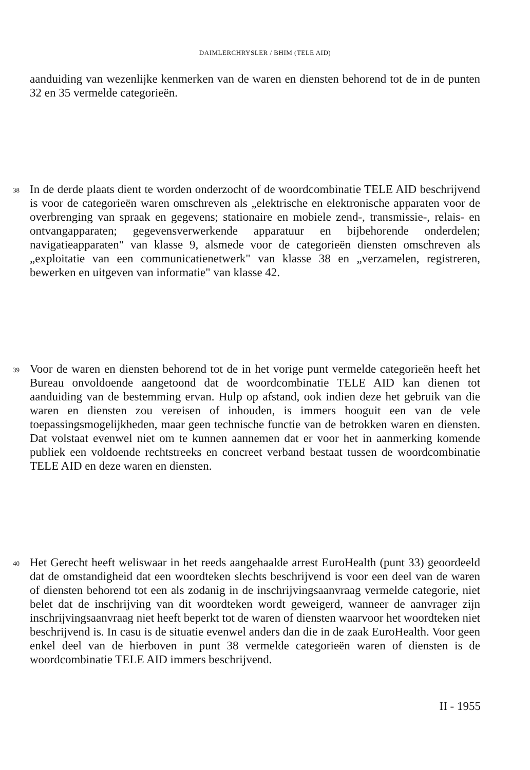DAIMLERCHRYSLER / BHIM (TELE AID)
aanduiding van wezenlijke kenmerken van de waren en diensten behorend tot de in de punten 32 en 35 vermelde categorieën.
38
In de derde plaats dient te worden onderzocht of de woordcombinatie TELE AID beschrijvend is voor de categorieën waren omschreven als „elektrische en elektronische apparaten voor de overbrenging van spraak en gegevens; stationaire en mobiele zend-, transmissie-, relais- en ontvangapparaten; gegevensverwerkende apparatuur en bijbehorende onderdelen; navigatieapparaten" van klasse 9, alsmede voor de categorieën diensten omschreven als „exploitatie van een communicatienetwerk" van klasse 38 en „verzamelen, registreren, bewerken en uitgeven van informatie" van klasse 42.
39
Voor de waren en diensten behorend tot de in het vorige punt vermelde categorieën heeft het Bureau onvoldoende aangetoond dat de woordcombinatie TELE AID kan dienen tot aanduiding van de bestemming ervan. Hulp op afstand, ook indien deze het gebruik van die waren en diensten zou vereisen of inhouden, is immers hooguit een van de vele toepassingsmogelijkheden, maar geen technische functie van de betrokken waren en diensten. Dat volstaat evenwel niet om te kunnen aannemen dat er voor het in aanmerking komende publiek een voldoende rechtstreeks en concreet verband bestaat tussen de woordcombinatie TELE AID en deze waren en diensten.
40
Het Gerecht heeft weliswaar in het reeds aangehaalde arrest EuroHealth (punt 33) geoordeeld dat de omstandigheid dat een woordteken slechts beschrijvend is voor een deel van de waren of diensten behorend tot een als zodanig in de inschrijvingsaanvraag vermelde categorie, niet belet dat de inschrijving van dit woordteken wordt geweigerd, wanneer de aanvrager zijn inschrijvingsaanvraag niet heeft beperkt tot de waren of diensten waarvoor het woordteken niet beschrijvend is. In casu is de situatie evenwel anders dan die in de zaak EuroHealth. Voor geen enkel deel van de hierboven in punt 38 vermelde categorieën waren of diensten is de woordcombinatie TELE AID immers beschrijvend.
II - 1955